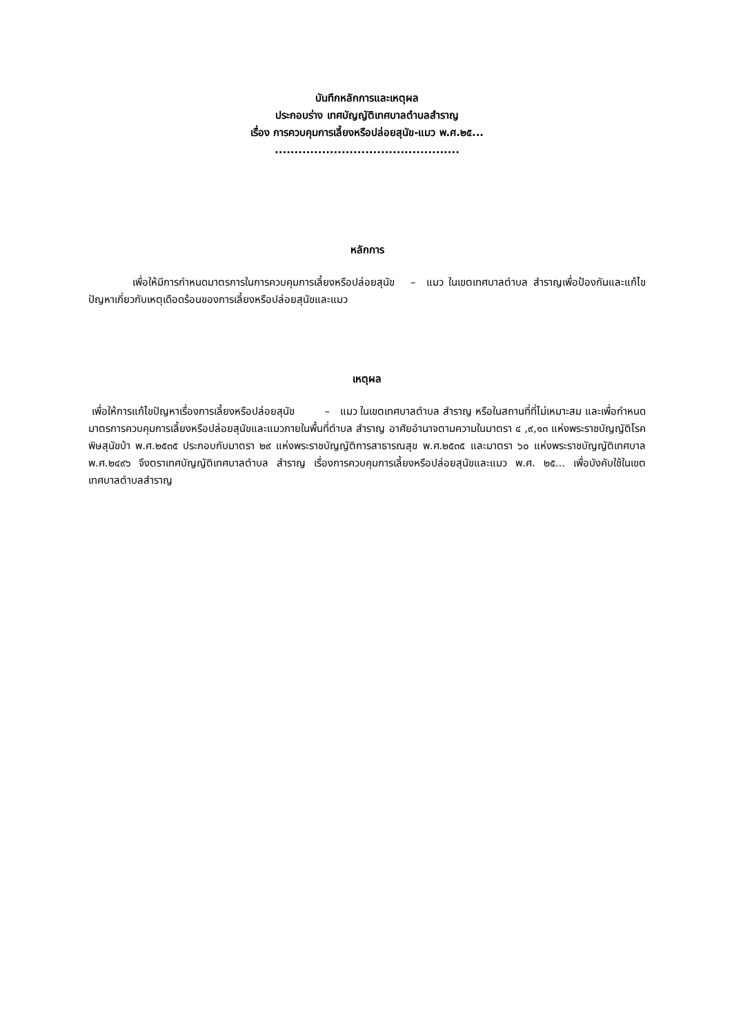บันทึกหลักการและเหตุผล
ประกอบร่าง เทศบัญญัติเทศบาลตำบลสำราญ
เรื่อง การควบคุมการเลี้ยงหรือปล่อยสุนัข-แมว พ.ศ.๒๕...
...............................................
หลักการ
เพื่อให้มีการกำหนดมาตรการในการควบคุมการเลี้ยงหรือปล่อยสุนัข – แมว ในเขตเทศบาลตำบล สำราญเพื่อป้องกันและแก้ไขปัญหาเกี่ยวกับเหตุเดือดร้อนของการเลี้ยงหรือปล่อยสุนัขและแมว
เหตุผล
เพื่อให้การแก้ไขปัญหาเรื่องการเลี้ยงหรือปล่อยสุนัข – แมว ในเขตเทศบาลตำบล สำราญ หรือในสถานที่ที่ไม่เหมาะสม และเพื่อกำหนดมาตรการควบคุมการเลี้ยงหรือปล่อยสุนัขและแมวภายในพื้นที่ตำบล สำราญ อาศัยอำนาจตามความในมาตรา ๔ ,๙,๑๓ แห่งพระราชบัญญัติโรคพิษสุนัขบ้า พ.ศ.๒๕๓๕ ประกอบกับมาตรา ๒๙ แห่งพระราชบัญญัติการสาธารณสุข พ.ศ.๒๕๓๕ และมาตรา ๖๐ แห่งพระราชบัญญัติเทศบาล พ.ศ.๒๔๙๖ จึงตราเทศบัญญัติเทศบาลตำบล สำราญ เรื่องการควบคุมการเลี้ยงหรือปล่อยสุนัขและแมว พ.ศ. ๒๕... เพื่อบังคับใช้ในเขตเทศบาลตำบลสำราญ